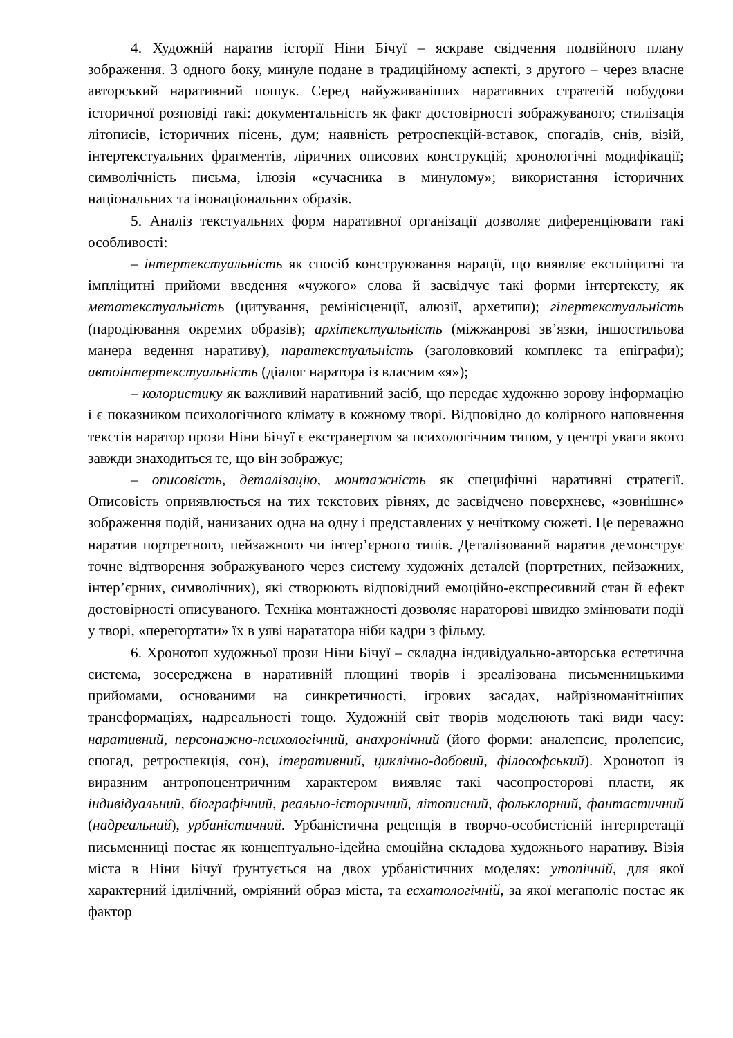4. Художній наратив історії Ніни Бічуї – яскраве свідчення подвійного плану зображення. З одного боку, минуле подане в традиційному аспекті, з другого – через власне авторський наративний пошук. Серед найуживаніших наративних стратегій побудови історичної розповіді такі: документальність як факт достовірності зображуваного; стилізація літописів, історичних пісень, дум; наявність ретроспекцій-вставок, спогадів, снів, візій, інтертекстуальних фрагментів, ліричних описових конструкцій; хронологічні модифікації; символічність письма, ілюзія «сучасника в минулому»; використання історичних національних та інонаціональних образів.
5. Аналіз текстуальних форм наративної організації дозволяє диференціювати такі особливості:
– інтертекстуальність як спосіб конструювання нарації, що виявляє експліцитні та імпліцитні прийоми введення «чужого» слова й засвідчує такі форми інтертексту, як метатекстуальність (цитування, ремінісценції, алюзії, архетипи); гіпертекстуальність (пародіювання окремих образів); архітекстуальність (міжжанрові зв’язки, іншостильова манера ведення наративу), паратекстуальність (заголовковий комплекс та епіграфи); автоінтертекстуальність (діалог наратора із власним «я»);
– колористику як важливий наративний засіб, що передає художню зорову інформацію і є показником психологічного клімату в кожному творі. Відповідно до колірного наповнення текстів наратор прози Ніни Бічуї є екстравертом за психологічним типом, у центрі уваги якого завжди знаходиться те, що він зображує;
– описовість, деталізацію, монтажність як специфічні наративні стратегії. Описовість оприявлюється на тих текстових рівнях, де засвідчено поверхневе, «зовнішнє» зображення подій, нанизаних одна на одну і представлених у нечіткому сюжеті. Це переважно наратив портретного, пейзажного чи інтер’єрного типів. Деталізований наратив демонструє точне відтворення зображуваного через систему художніх деталей (портретних, пейзажних, інтер’єрних, символічних), які створюють відповідний емоційно-експресивний стан й ефект достовірності описуваного. Техніка монтажності дозволяє нараторові швидко змінювати події у творі, «перегортати» їх в уяві нарататора ніби кадри з фільму.
6. Хронотоп художньої прози Ніни Бічуї – складна індивідуально-авторська естетична система, зосереджена в наративній площині творів і зреалізована письменницькими прийомами, основаними на синкретичності, ігрових засадах, найрізноманітніших трансформаціях, надреальності тощо. Художній світ творів моделюють такі види часу: наративний, персонажно-психологічний, анахронічний (його форми: аналепсис, пролепсис, спогад, ретроспекція, сон), ітеративний, циклічно-добовий, філософський). Хронотоп із виразним антропоцентричним характером виявляє такі часопросторові пласти, як індивідуальний, біографічний, реально-історичний, літописний, фольклорний, фантастичний (надреальний), урбаністичний. Урбаністична рецепція в творчо-особистісній інтерпретації письменниці постає як концептуально-ідейна емоційна складова художнього наративу. Візія міста в Ніни Бічуї ґрунтується на двох урбаністичних моделях: утопічній, для якої характерний ідилічний, омріяний образ міста, та есхатологічній, за якої мегаполіс постає як фактор